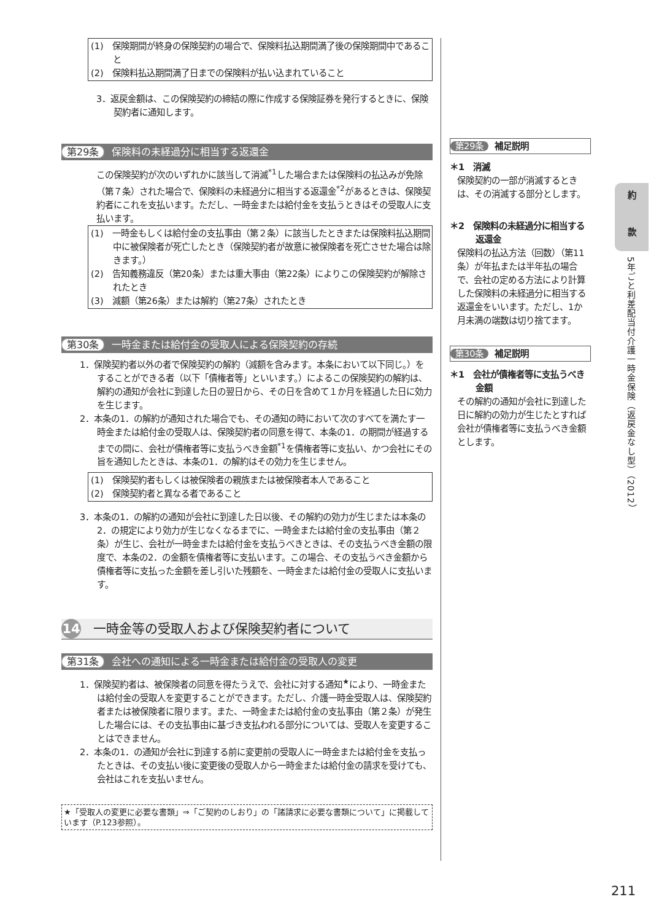(1)　保険期間が終身の保険契約の場合で、保険料払込期間満了後の保険期間中であること
(2)　保険料払込期間満了日までの保険料が払い込まれていること
3．返戻金額は、この保険契約の締結の際に作成する保険証券を発行するときに、保険契約者に通知します。
第29条 保険料の未経過分に相当する返還金
この保険契約が次のいずれかに該当して消滅<sup>*1</sup>した場合または保険料の払込みが免除（第７条）された場合で、保険料の未経過分に相当する返還金<sup>*2</sup>があるときは、保険契約者にこれを支払います。ただし、一時金または給付金を支払うときはその受取人に支払います。
(1)　一時金もしくは給付金の支払事由（第２条）に該当したときまたは保険料払込期間中に被保険者が死亡したとき（保険契約者が故意に被保険者を死亡させた場合は除きます。）
(2)　告知義務違反（第20条）または重大事由（第22条）によりこの保険契約が解除されたとき
(3)　減額（第26条）または解約（第27条）されたとき
第30条 一時金または給付金の受取人による保険契約の存続
1．保険契約者以外の者で保険契約の解約（減額を含みます。本条において以下同じ。）をすることができる者（以下「債権者等」といいます。）によるこの保険契約の解約は、解約の通知が会社に到達した日の翌日から、その日を含めて１か月を経過した日に効力を生じます。
2．本条の1．の解約が通知された場合でも、その通知の時において次のすべてを満たす一時金または給付金の受取人は、保険契約者の同意を得て、本条の1．の期間が経過するまでの間に、会社が債権者等に支払うべき金額<sup>*1</sup>を債権者等に支払い、かつ会社にその旨を通知したときは、本条の1．の解約はその効力を生じません。
(1)　保険契約者もしくは被保険者の親族または被保険者本人であること
(2)　保険契約者と異なる者であること
3．本条の1．の解約の通知が会社に到達した日以後、その解約の効力が生じまたは本条の2．の規定により効力が生じなくなるまでに、一時金または給付金の支払事由（第２条）が生じ、会社が一時金または給付金を支払うべきときは、その支払うべき金額の限度で、本条の2．の金額を債権者等に支払います。この場合、その支払うべき金額から債権者等に支払った金額を差し引いた残額を、一時金または給付金の受取人に支払います。
14 一時金等の受取人および保険契約者について
第31条 会社への通知による一時金または給付金の受取人の変更
1．保険契約者は、被保険者の同意を得たうえで、会社に対する通知<sup>★</sup>により、一時金または給付金の受取人を変更することができます。ただし、介護一時金受取人は、保険契約者または被保険者に限ります。また、一時金または給付金の支払事由（第２条）が発生した場合には、その支払事由に基づき支払われる部分については、受取人を変更することはできません。
2．本条の1．の通知が会社に到達する前に変更前の受取人に一時金または給付金を支払ったときは、その支払い後に変更後の受取人から一時金または給付金の請求を受けても、会社はこれを支払いません。
★「受取人の変更に必要な書類」⇒「ご契約のしおり」の「諸請求に必要な書類について」に掲載しています（P.123参照）。
第29条 補足説明
＊1　消滅
保険契約の一部が消滅するときは、その消滅する部分とします。
＊2　保険料の未経過分に相当する返還金
保険料の払込方法（回数）（第11条）が年払または半年払の場合で、会社の定める方法により計算した保険料の未経過分に相当する返還金をいいます。ただし、1か月未満の端数は切り捨てます。
第30条 補足説明
＊1　会社が債権者等に支払うべき金額
その解約の通知が会社に到達した日に解約の効力が生じたとすれば会社が債権者等に支払うべき金額とします。
約
款
5年ごと利差配当付介護一時金保険（返戻金なし型）（2012）
211